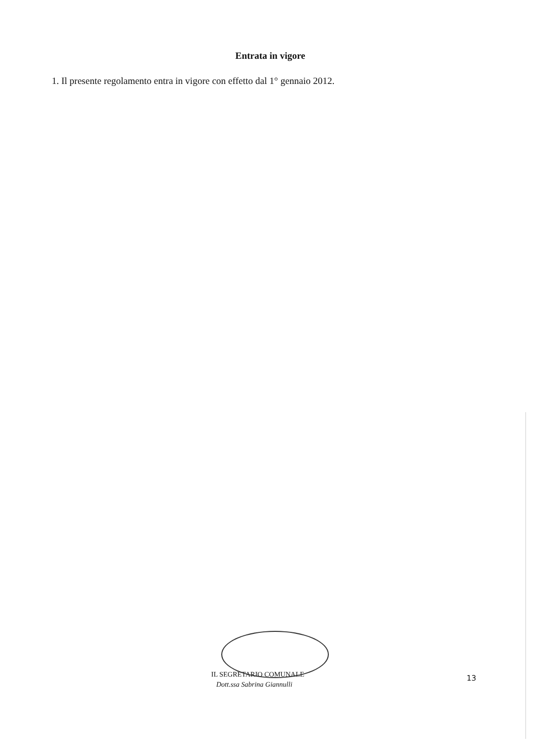Entrata in vigore
1. Il presente regolamento entra in vigore con effetto dal 1° gennaio 2012.
IL SEGRETARIO COMUNALE
Dott.ssa Sabrina Giannulli
13